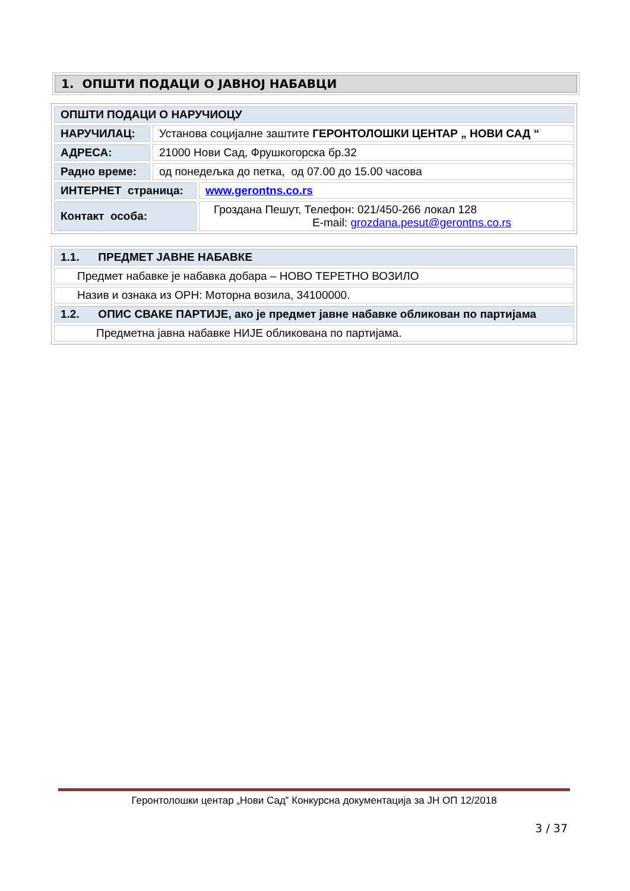1. ОПШТИ ПОДАЦИ О ЈАВНОЈ НАБАВЦИ
| ОПШТИ ПОДАЦИ О НАРУЧИОЦУ | | |
| НАРУЧИЛАЦ: | Установа социјалне заштите ГЕРОНТОЛОШКИ ЦЕНТАР „ НОВИ САД “ | |
| АДРЕСА: | 21000 Нови Сад, Фрушкогорска бр.32 | |
| Радно време: | од понедељка до петка, од 07.00 до 15.00 часова | |
| ИНТЕРНЕТ страница: | | www.gerontns.co.rs |
| Контакт особа: | | Гроздана Пешут, Телефон: 021/450-266 локал 128 E-mail: grozdana.pesut@gerontns.co.rs |
| 1.1. ПРЕДМЕТ ЈАВНЕ НАБАВКЕ |
| Предмет набавке је набавка добара – НОВО ТЕРЕТНО ВОЗИЛО |
| Назив и ознака из ОРН: Моторна возила, 34100000. |
| 1.2. ОПИС СВАКЕ ПАРТИЈЕ, ако је предмет јавне набавке обликован по партијама |
| Предметна јавна набавке НИЈЕ обликована по партијама. |
Геронтолошки центар „Нови Сад‟ Конкурсна документација за ЈН ОП 12/2018
3 / 37